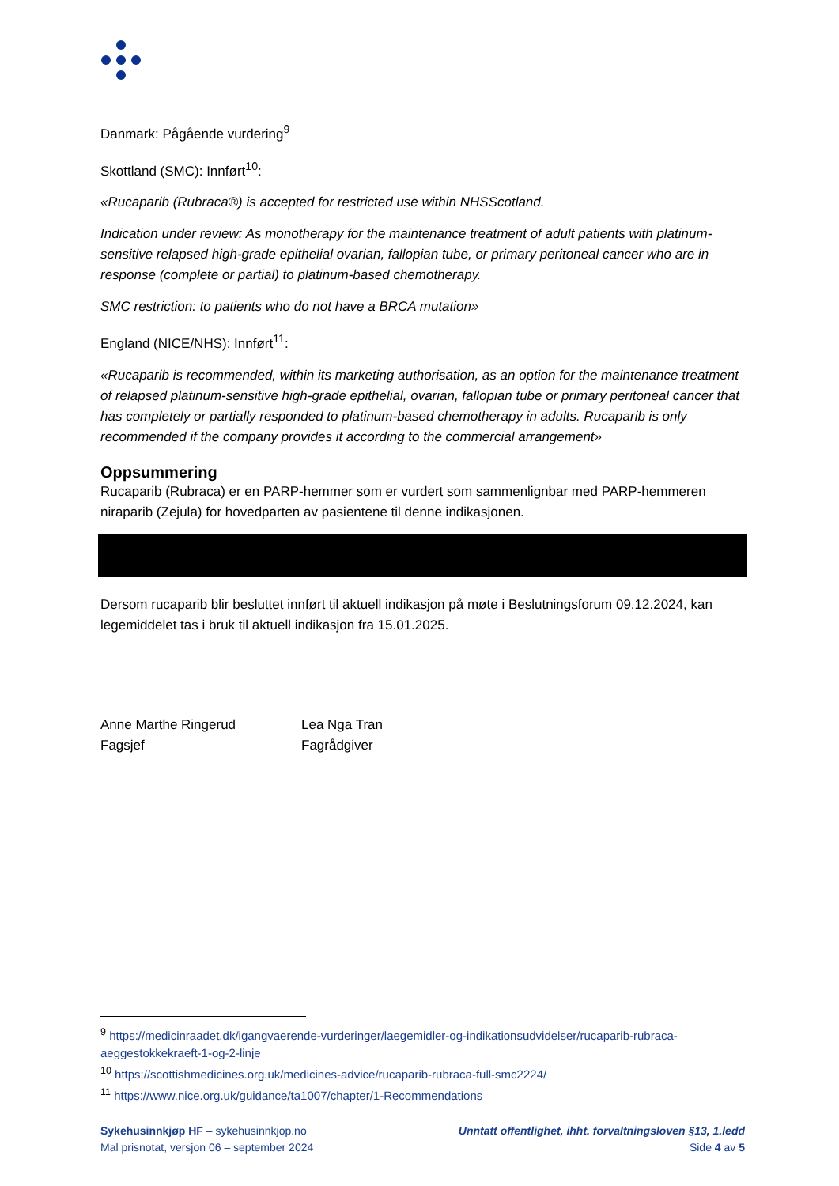Danmark: Pågående vurdering<sup>9</sup>
Skottland (SMC): Innført<sup>10</sup>:
«Rucaparib (Rubraca®) is accepted for restricted use within NHSScotland.
Indication under review: As monotherapy for the maintenance treatment of adult patients with platinum-sensitive relapsed high-grade epithelial ovarian, fallopian tube, or primary peritoneal cancer who are in response (complete or partial) to platinum-based chemotherapy.
SMC restriction: to patients who do not have a BRCA mutation»
England (NICE/NHS): Innført<sup>11</sup>:
«Rucaparib is recommended, within its marketing authorisation, as an option for the maintenance treatment of relapsed platinum-sensitive high-grade epithelial, ovarian, fallopian tube or primary peritoneal cancer that has completely or partially responded to platinum-based chemotherapy in adults. Rucaparib is only recommended if the company provides it according to the commercial arrangement»
Oppsummering
Rucaparib (Rubraca) er en PARP-hemmer som er vurdert som sammenlignbar med PARP-hemmeren niraparib (Zejula) for hovedparten av pasientene til denne indikasjonen.
Dersom rucaparib blir besluttet innført til aktuell indikasjon på møte i Beslutningsforum 09.12.2024, kan legemiddelet tas i bruk til aktuell indikasjon fra 15.01.2025.
Anne Marthe Ringerud
Fagsjef
Lea Nga Tran
Fagrådgiver
<sup>9</sup> https://medicinraadet.dk/igangvaerende-vurderinger/laegemidler-og-indikationsudvidelser/rucaparib-rubraca-aeggestokkekraeft-1-og-2-linje
<sup>10</sup> https://scottishmedicines.org.uk/medicines-advice/rucaparib-rubraca-full-smc2224/
<sup>11</sup> https://www.nice.org.uk/guidance/ta1007/chapter/1-Recommendations
Sykehusinnkjøp HF – sykehusinnkjop.no
Mal prisnotat, versjon 06 – september 2024
Unntatt offentlighet, ihht. forvaltningsloven §13, 1.ledd
Side 4 av 5